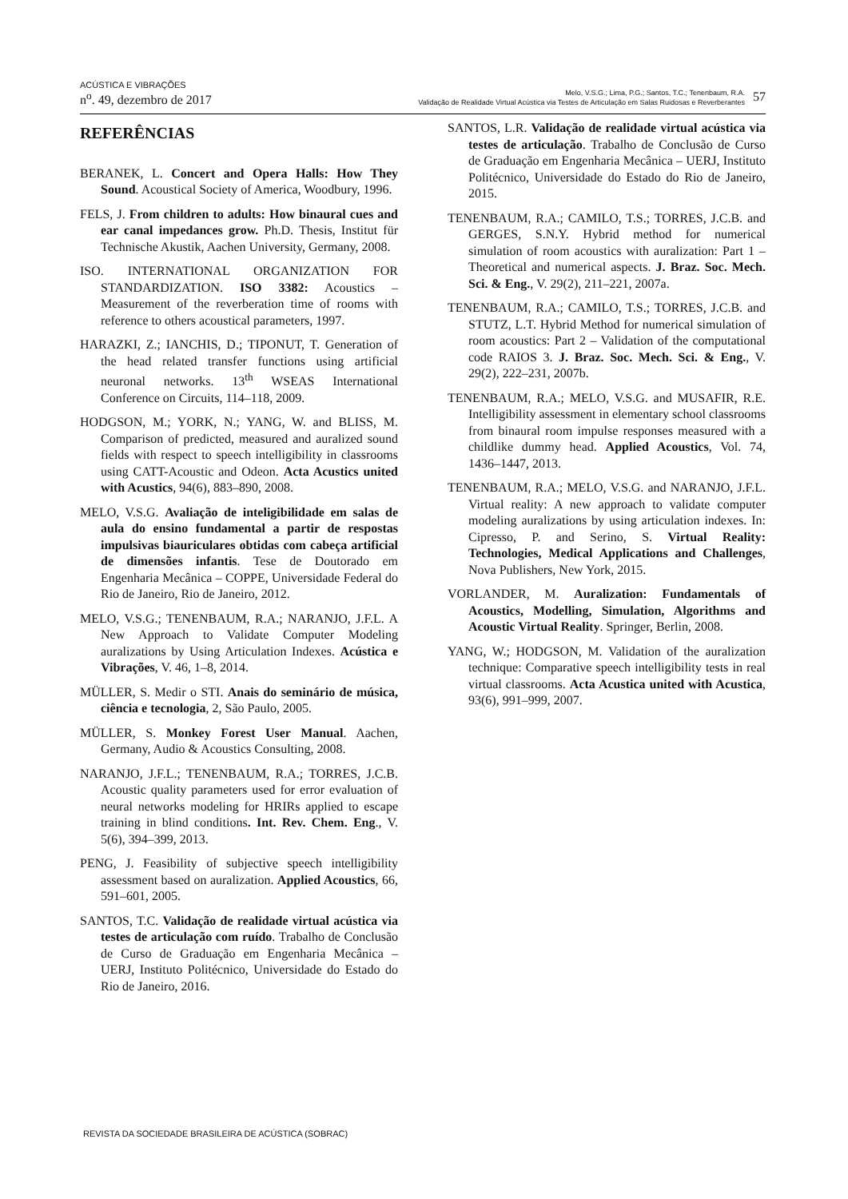ACÚSTICA E VIBRAÇÕES
n<sup>o</sup>. 49, dezembro de 2017
57
Melo, V.S.G.; Lima, P.G.; Santos, T.C.; Tenenbaum, R.A.
Validação de Realidade Virtual Acústica via Testes de Articulação em Salas Ruidosas e Reverberantes
REFERÊNCIAS
BERANEK, L. Concert and Opera Halls: How They Sound. Acoustical Society of America, Woodbury, 1996.
FELS, J. From children to adults: How binaural cues and ear canal impedances grow. Ph.D. Thesis, Institut für Technische Akustik, Aachen University, Germany, 2008.
ISO. INTERNATIONAL ORGANIZATION FOR STANDARDIZATION. ISO 3382: Acoustics – Measurement of the reverberation time of rooms with reference to others acoustical parameters, 1997.
HARAZKI, Z.; IANCHIS, D.; TIPONUT, T. Generation of the head related transfer functions using artificial neuronal networks. 13<sup>th</sup> WSEAS International Conference on Circuits, 114–118, 2009.
HODGSON, M.; YORK, N.; YANG, W. and BLISS, M. Comparison of predicted, measured and auralized sound fields with respect to speech intelligibility in classrooms using CATT-Acoustic and Odeon. Acta Acustics united with Acustics, 94(6), 883–890, 2008.
MELO, V.S.G. Avaliação de inteligibilidade em salas de aula do ensino fundamental a partir de respostas impulsivas biauriculares obtidas com cabeça artificial de dimensões infantis. Tese de Doutorado em Engenharia Mecânica – COPPE, Universidade Federal do Rio de Janeiro, Rio de Janeiro, 2012.
MELO, V.S.G.; TENENBAUM, R.A.; NARANJO, J.F.L. A New Approach to Validate Computer Modeling auralizations by Using Articulation Indexes. Acústica e Vibrações, V. 46, 1–8, 2014.
MÜLLER, S. Medir o STI. Anais do seminário de música, ciência e tecnologia, 2, São Paulo, 2005.
MÜLLER, S. Monkey Forest User Manual. Aachen, Germany, Audio & Acoustics Consulting, 2008.
NARANJO, J.F.L.; TENENBAUM, R.A.; TORRES, J.C.B. Acoustic quality parameters used for error evaluation of neural networks modeling for HRIRs applied to escape training in blind conditions. Int. Rev. Chem. Eng., V. 5(6), 394–399, 2013.
PENG, J. Feasibility of subjective speech intelligibility assessment based on auralization. Applied Acoustics, 66, 591–601, 2005.
SANTOS, T.C. Validação de realidade virtual acústica via testes de articulação com ruído. Trabalho de Conclusão de Curso de Graduação em Engenharia Mecânica – UERJ, Instituto Politécnico, Universidade do Estado do Rio de Janeiro, 2016.
SANTOS, L.R. Validação de realidade virtual acústica via testes de articulação. Trabalho de Conclusão de Curso de Graduação em Engenharia Mecânica – UERJ, Instituto Politécnico, Universidade do Estado do Rio de Janeiro, 2015.
TENENBAUM, R.A.; CAMILO, T.S.; TORRES, J.C.B. and GERGES, S.N.Y. Hybrid method for numerical simulation of room acoustics with auralization: Part 1 – Theoretical and numerical aspects. J. Braz. Soc. Mech. Sci. & Eng., V. 29(2), 211–221, 2007a.
TENENBAUM, R.A.; CAMILO, T.S.; TORRES, J.C.B. and STUTZ, L.T. Hybrid Method for numerical simulation of room acoustics: Part 2 – Validation of the computational code RAIOS 3. J. Braz. Soc. Mech. Sci. & Eng., V. 29(2), 222–231, 2007b.
TENENBAUM, R.A.; MELO, V.S.G. and MUSAFIR, R.E. Intelligibility assessment in elementary school classrooms from binaural room impulse responses measured with a childlike dummy head. Applied Acoustics, Vol. 74, 1436–1447, 2013.
TENENBAUM, R.A.; MELO, V.S.G. and NARANJO, J.F.L. Virtual reality: A new approach to validate computer modeling auralizations by using articulation indexes. In: Cipresso, P. and Serino, S. Virtual Reality: Technologies, Medical Applications and Challenges, Nova Publishers, New York, 2015.
VORLANDER, M. Auralization: Fundamentals of Acoustics, Modelling, Simulation, Algorithms and Acoustic Virtual Reality. Springer, Berlin, 2008.
YANG, W.; HODGSON, M. Validation of the auralization technique: Comparative speech intelligibility tests in real virtual classrooms. Acta Acustica united with Acustica, 93(6), 991–999, 2007.
REVISTA DA SOCIEDADE BRASILEIRA DE ACÚSTICA (SOBRAC)